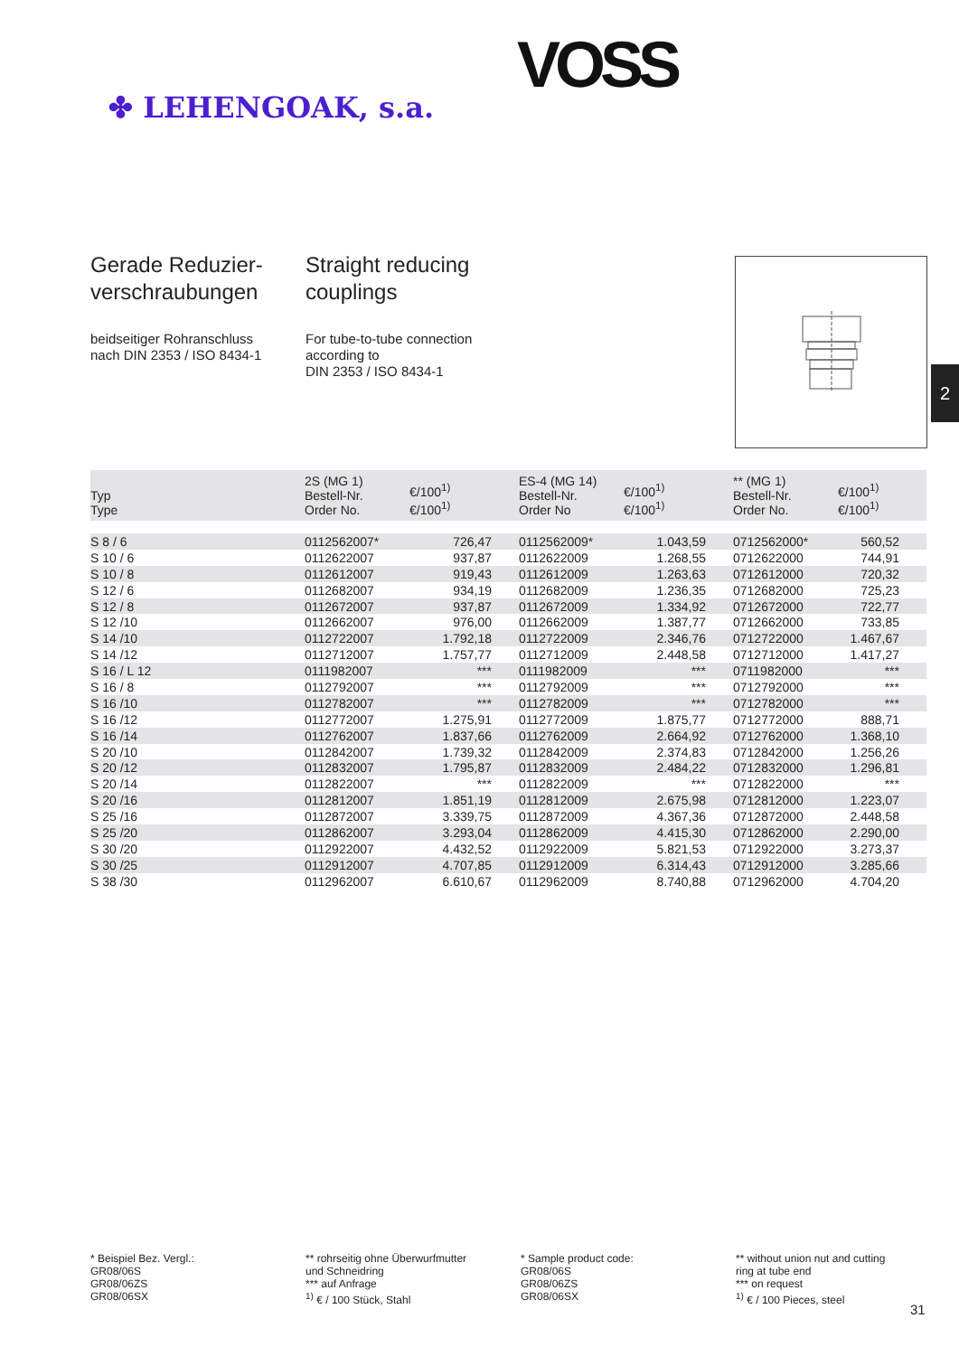✤ LEHENGOAK, s.a.
VOSS
Gerade Reduzier-
verschraubungen
beidseitiger Rohranschluss
nach DIN 2353 / ISO 8434-1
Straight reducing
couplings
For tube-to-tube connection
according to
DIN 2353 / ISO 8434-1
2
| Typ Type | 2S (MG 1) Bestell-Nr. Order No. | €/100<sup>1)</sup> €/100<sup>1)</sup> | ES-4 (MG 14) Bestell-Nr. Order No | €/100<sup>1)</sup> €/100<sup>1)</sup> | ** (MG 1) Bestell-Nr. Order No. | €/100<sup>1)</sup> €/100<sup>1)</sup> |
| --- | --- | --- | --- | --- | --- | --- |
| S 8 / 6 | 0112562007* | 726,47 | 0112562009* | 1.043,59 | 0712562000* | 560,52 |
| S 10 / 6 | 0112622007 | 937,87 | 0112622009 | 1.268,55 | 0712622000 | 744,91 |
| S 10 / 8 | 0112612007 | 919,43 | 0112612009 | 1.263,63 | 0712612000 | 720,32 |
| S 12 / 6 | 0112682007 | 934,19 | 0112682009 | 1.236,35 | 0712682000 | 725,23 |
| S 12 / 8 | 0112672007 | 937,87 | 0112672009 | 1.334,92 | 0712672000 | 722,77 |
| S 12 /10 | 0112662007 | 976,00 | 0112662009 | 1.387,77 | 0712662000 | 733,85 |
| S 14 /10 | 0112722007 | 1.792,18 | 0112722009 | 2.346,76 | 0712722000 | 1.467,67 |
| S 14 /12 | 0112712007 | 1.757,77 | 0112712009 | 2.448,58 | 0712712000 | 1.417,27 |
| S 16 / L 12 | 0111982007 | *** | 0111982009 | *** | 0711982000 | *** |
| S 16 / 8 | 0112792007 | *** | 0112792009 | *** | 0712792000 | *** |
| S 16 /10 | 0112782007 | *** | 0112782009 | *** | 0712782000 | *** |
| S 16 /12 | 0112772007 | 1.275,91 | 0112772009 | 1.875,77 | 0712772000 | 888,71 |
| S 16 /14 | 0112762007 | 1.837,66 | 0112762009 | 2.664,92 | 0712762000 | 1.368,10 |
| S 20 /10 | 0112842007 | 1.739,32 | 0112842009 | 2.374,83 | 0712842000 | 1.256,26 |
| S 20 /12 | 0112832007 | 1.795,87 | 0112832009 | 2.484,22 | 0712832000 | 1.296,81 |
| S 20 /14 | 0112822007 | *** | 0112822009 | *** | 0712822000 | *** |
| S 20 /16 | 0112812007 | 1.851,19 | 0112812009 | 2.675,98 | 0712812000 | 1.223,07 |
| S 25 /16 | 0112872007 | 3.339,75 | 0112872009 | 4.367,36 | 0712872000 | 2.448,58 |
| S 25 /20 | 0112862007 | 3.293,04 | 0112862009 | 4.415,30 | 0712862000 | 2.290,00 |
| S 30 /20 | 0112922007 | 4.432,52 | 0112922009 | 5.821,53 | 0712922000 | 3.273,37 |
| S 30 /25 | 0112912007 | 4.707,85 | 0112912009 | 6.314,43 | 0712912000 | 3.285,66 |
| S 38 /30 | 0112962007 | 6.610,67 | 0112962009 | 8.740,88 | 0712962000 | 4.704,20 |
* Beispiel Bez. Vergl.:
GR08/06S
GR08/06ZS
GR08/06SX
** rohrseitig ohne Überwurfmutter
und Schneidring
*** auf Anfrage
<sup>1)</sup> € / 100 Stück, Stahl
* Sample product code:
GR08/06S
GR08/06ZS
GR08/06SX
** without union nut and cutting
ring at tube end
*** on request
<sup>1)</sup> € / 100 Pieces, steel
31